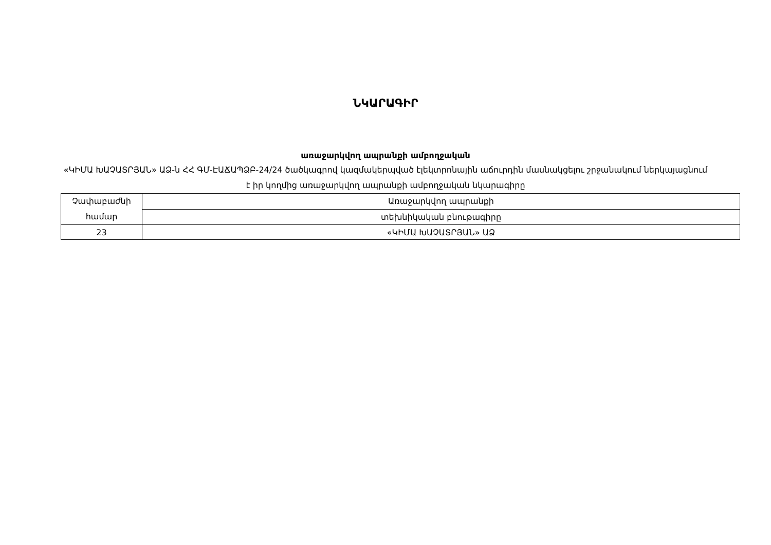ՆԿԱՐԱԳԻՐ
առաջարկվող ապրանքի ամբողջական
«ԿԻՄԱ ԽԱՉԱՏՐՅԱՆ» ԱՁ-ն ՀՀ ԳՄ-ԷԱՃԱՊՁԲ-24/24 ծածկագրով կազմակերպված էլեկտրոնային աճուրդին մասնակցելու շրջանակում ներկայացնում է իր կողմից առաջարկվող ապրանքի ամբողջական նկարագիրը
| Չափաբաժնի համար | Առաջարկվող ապրանքի |
| | տեխնիկական բնութագիրը |
| 23 | «ԿԻՄԱ ԽԱՉԱՏՐՅԱՆ» ԱՁ |